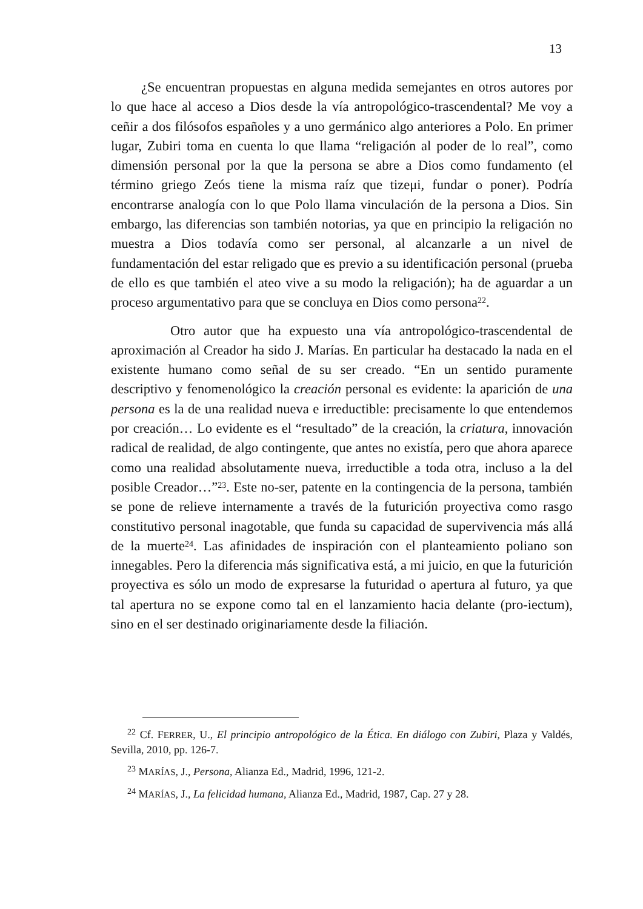13
¿Se encuentran propuestas en alguna medida semejantes en otros autores por lo que hace al acceso a Dios desde la vía antropológico-trascendental? Me voy a ceñir a dos filósofos españoles y a uno germánico algo anteriores a Polo. En primer lugar, Zubiri toma en cuenta lo que llama “religación al poder de lo real”, como dimensión personal por la que la persona se abre a Dios como fundamento (el término griego Zeós tiene la misma raíz que tizeμi, fundar o poner). Podría encontrarse analogía con lo que Polo llama vinculación de la persona a Dios. Sin embargo, las diferencias son también notorias, ya que en principio la religación no muestra a Dios todavía como ser personal, al alcanzarle a un nivel de fundamentación del estar religado que es previo a su identificación personal (prueba de ello es que también el ateo vive a su modo la religación); ha de aguardar a un proceso argumentativo para que se concluya en Dios como persona<sup>22</sup>.
Otro autor que ha expuesto una vía antropológico-trascendental de aproximación al Creador ha sido J. Marías. En particular ha destacado la nada en el existente humano como señal de su ser creado. “En un sentido puramente descriptivo y fenomenológico la creación personal es evidente: la aparición de una persona es la de una realidad nueva e irreductible: precisamente lo que entendemos por creación… Lo evidente es el “resultado” de la creación, la criatura, innovación radical de realidad, de algo contingente, que antes no existía, pero que ahora aparece como una realidad absolutamente nueva, irreductible a toda otra, incluso a la del posible Creador…”<sup>23</sup>. Este no-ser, patente en la contingencia de la persona, también se pone de relieve internamente a través de la futurición proyectiva como rasgo constitutivo personal inagotable, que funda su capacidad de supervivencia más allá de la muerte<sup>24</sup>. Las afinidades de inspiración con el planteamiento poliano son innegables. Pero la diferencia más significativa está, a mi juicio, en que la futurición proyectiva es sólo un modo de expresarse la futuridad o apertura al futuro, ya que tal apertura no se expone como tal en el lanzamiento hacia delante (pro-iectum), sino en el ser destinado originariamente desde la filiación.
<sup>22</sup> Cf. FERRER, U., El principio antropológico de la Ética. En diálogo con Zubiri, Plaza y Valdés, Sevilla, 2010, pp. 126-7.
<sup>23</sup> MARÍAS, J., Persona, Alianza Ed., Madrid, 1996, 121-2.
<sup>24</sup> MARÍAS, J., La felicidad humana, Alianza Ed., Madrid, 1987, Cap. 27 y 28.